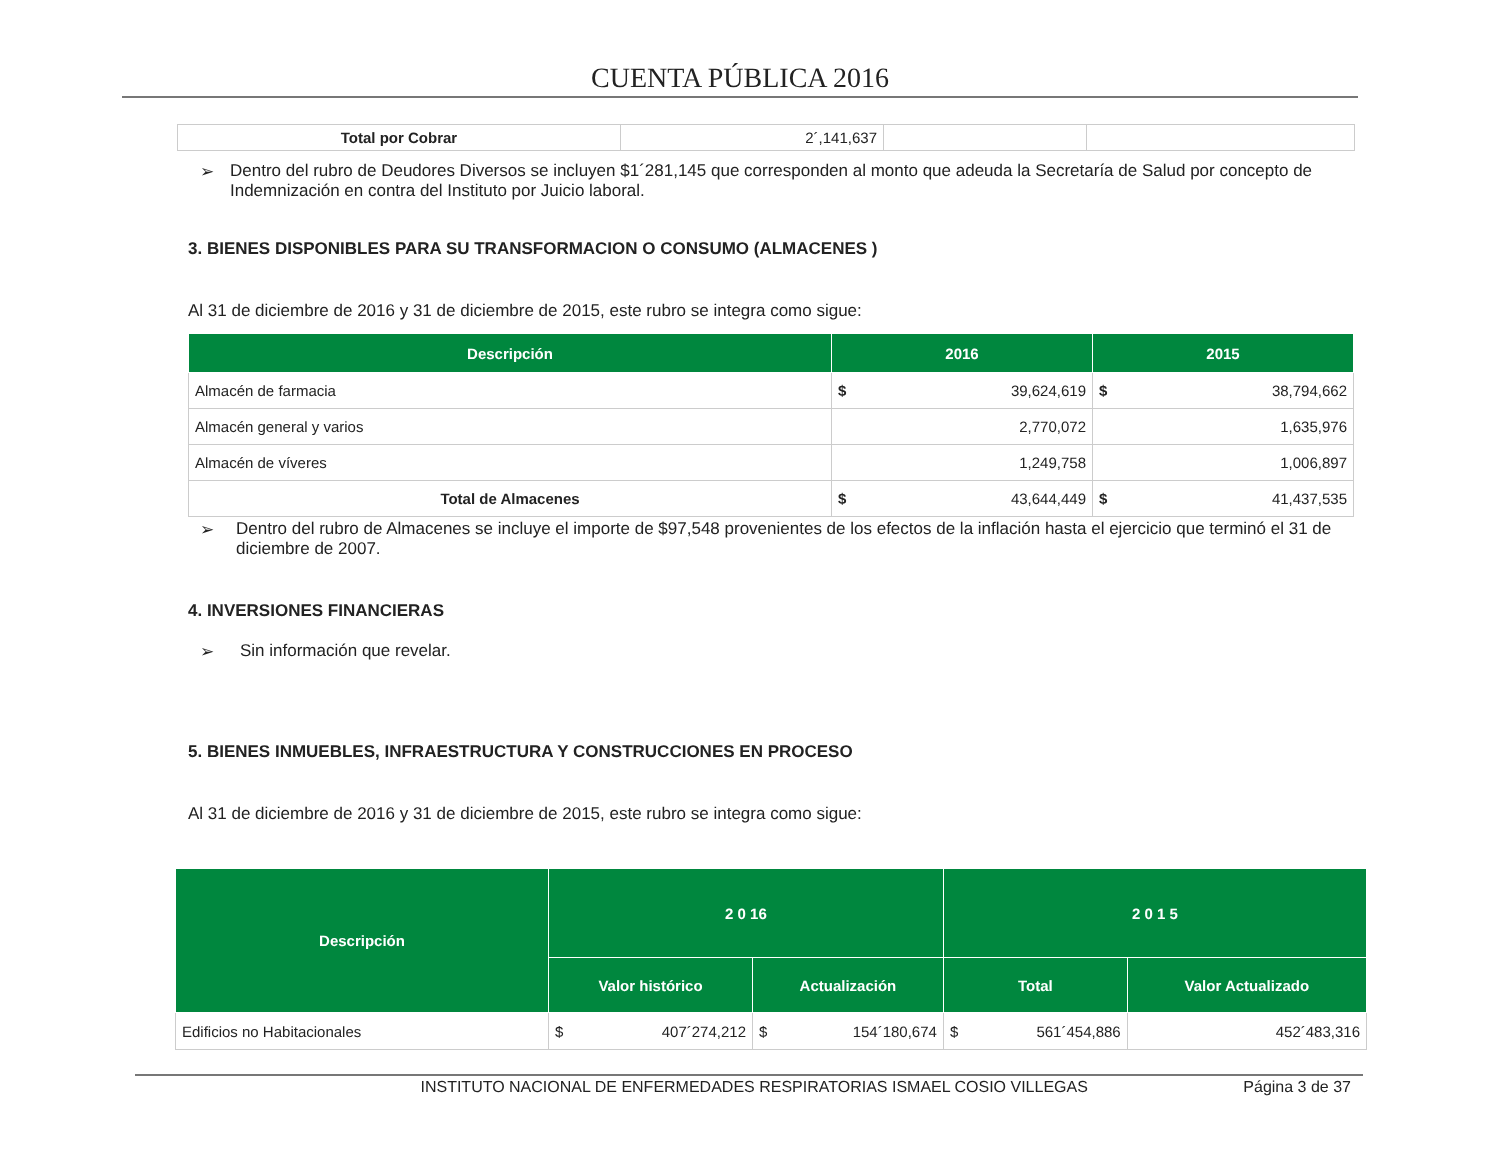CUENTA PÚBLICA 2016
| Total por Cobrar | 2´,141,637 | | |
➢ Dentro del rubro de Deudores Diversos se incluyen $1´281,145 que corresponden al monto que adeuda la Secretaría de Salud por concepto de Indemnización en contra del Instituto por Juicio laboral.
3. BIENES DISPONIBLES PARA SU TRANSFORMACION O CONSUMO (ALMACENES )
Al 31 de diciembre de 2016 y 31 de diciembre de 2015, este rubro se integra como sigue:
| Descripción | 2016 | 2015 |
| --- | --- | --- |
| Almacén de farmacia | $ 39,624,619 | $ 38,794,662 |
| Almacén general y varios | 2,770,072 | 1,635,976 |
| Almacén de víveres | 1,249,758 | 1,006,897 |
| Total de Almacenes | $ 43,644,449 | $ 41,437,535 |
➢ Dentro del rubro de Almacenes se incluye el importe de $97,548 provenientes de los efectos de la inflación hasta el ejercicio que terminó el 31 de diciembre de 2007.
4. INVERSIONES FINANCIERAS
➢ Sin información que revelar.
5. BIENES INMUEBLES, INFRAESTRUCTURA Y CONSTRUCCIONES EN PROCESO
Al 31 de diciembre de 2016 y 31 de diciembre de 2015, este rubro se integra como sigue:
| Descripción | 2 0 16 | | 2 0 1 5 | |
| --- | --- | --- | --- | --- |
| | Valor histórico | Actualización | Total | Valor Actualizado |
| Edificios no Habitacionales | $ 407´274,212 | $ 154´180,674 | $ 561´454,886 | 452´483,316 |
INSTITUTO NACIONAL DE ENFERMEDADES RESPIRATORIAS ISMAEL COSIO VILLEGAS Página 3 de 37